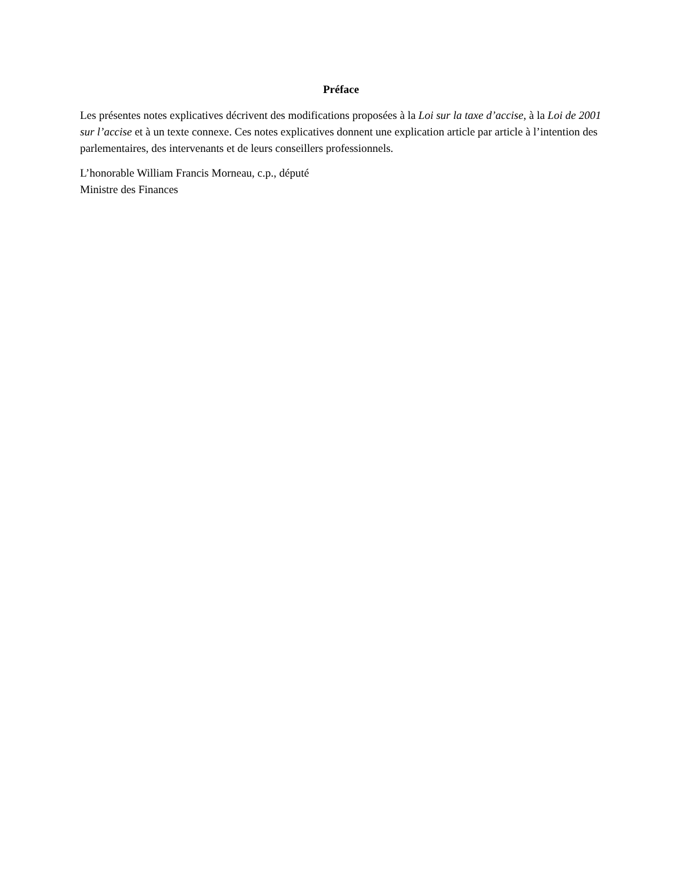Préface
Les présentes notes explicatives décrivent des modifications proposées à la Loi sur la taxe d’accise, à la Loi de 2001 sur l’accise et à un texte connexe. Ces notes explicatives donnent une explication article par article à l’intention des parlementaires, des intervenants et de leurs conseillers professionnels.
L’honorable William Francis Morneau, c.p., député
Ministre des Finances